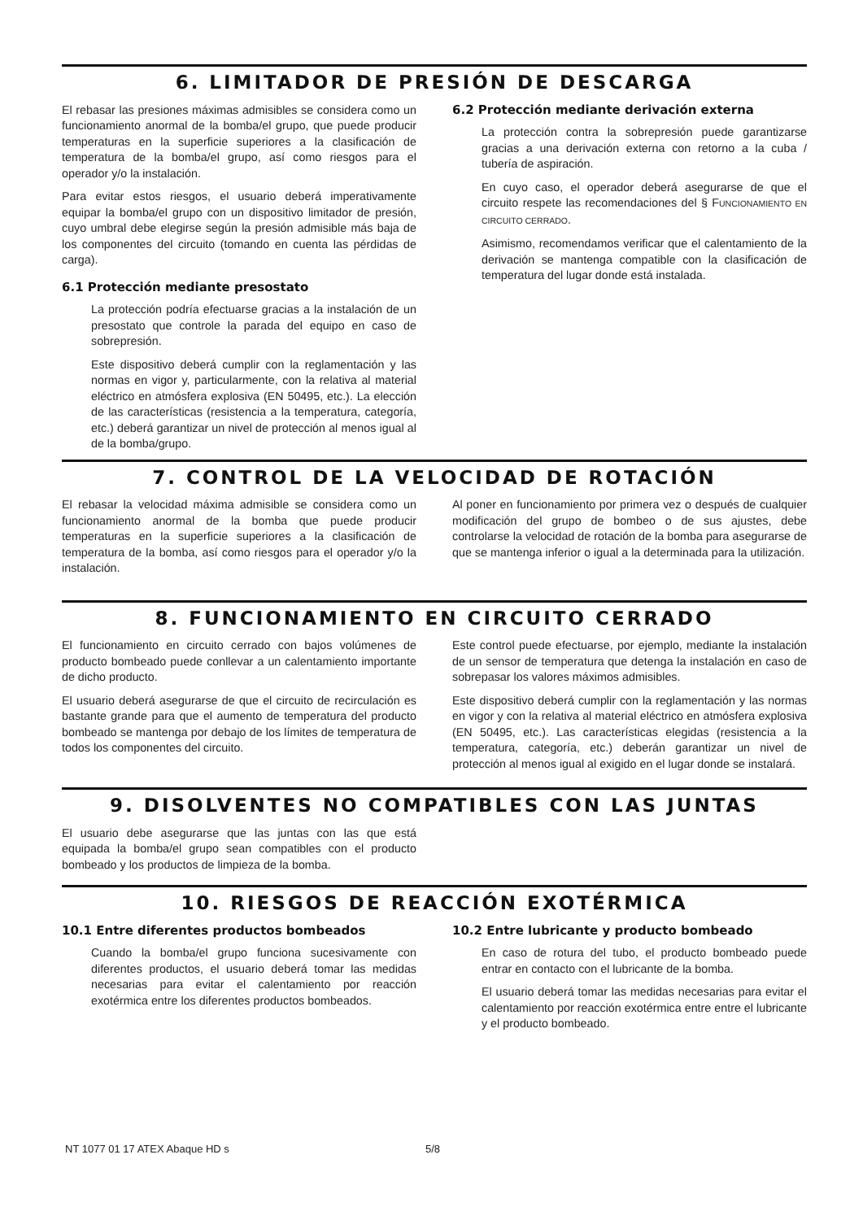6. LIMITADOR DE PRESIÓN DE DESCARGA
El rebasar las presiones máximas admisibles se considera como un funcionamiento anormal de la bomba/el grupo, que puede producir temperaturas en la superficie superiores a la clasificación de temperatura de la bomba/el grupo, así como riesgos para el operador y/o la instalación.
Para evitar estos riesgos, el usuario deberá imperativamente equipar la bomba/el grupo con un dispositivo limitador de presión, cuyo umbral debe elegirse según la presión admisible más baja de los componentes del circuito (tomando en cuenta las pérdidas de carga).
6.1 Protección mediante presostato
La protección podría efectuarse gracias a la instalación de un presostato que controle la parada del equipo en caso de sobrepresión.
Este dispositivo deberá cumplir con la reglamentación y las normas en vigor y, particularmente, con la relativa al material eléctrico en atmósfera explosiva (EN 50495, etc.). La elección de las características (resistencia a la temperatura, categoría, etc.) deberá garantizar un nivel de protección al menos igual al de la bomba/grupo.
6.2 Protección mediante derivación externa
La protección contra la sobrepresión puede garantizarse gracias a una derivación externa con retorno a la cuba / tubería de aspiración.
En cuyo caso, el operador deberá asegurarse de que el circuito respete las recomendaciones del § FUNCIONAMIENTO EN CIRCUITO CERRADO.
Asimismo, recomendamos verificar que el calentamiento de la derivación se mantenga compatible con la clasificación de temperatura del lugar donde está instalada.
7. CONTROL DE LA VELOCIDAD DE ROTACIÓN
El rebasar la velocidad máxima admisible se considera como un funcionamiento anormal de la bomba que puede producir temperaturas en la superficie superiores a la clasificación de temperatura de la bomba, así como riesgos para el operador y/o la instalación.
Al poner en funcionamiento por primera vez o después de cualquier modificación del grupo de bombeo o de sus ajustes, debe controlarse la velocidad de rotación de la bomba para asegurarse de que se mantenga inferior o igual a la determinada para la utilización.
8. FUNCIONAMIENTO EN CIRCUITO CERRADO
El funcionamiento en circuito cerrado con bajos volúmenes de producto bombeado puede conllevar a un calentamiento importante de dicho producto.
El usuario deberá asegurarse de que el circuito de recirculación es bastante grande para que el aumento de temperatura del producto bombeado se mantenga por debajo de los límites de temperatura de todos los componentes del circuito.
Este control puede efectuarse, por ejemplo, mediante la instalación de un sensor de temperatura que detenga la instalación en caso de sobrepasar los valores máximos admisibles.
Este dispositivo deberá cumplir con la reglamentación y las normas en vigor y con la relativa al material eléctrico en atmósfera explosiva (EN 50495, etc.). Las características elegidas (resistencia a la temperatura, categoría, etc.) deberán garantizar un nivel de protección al menos igual al exigido en el lugar donde se instalará.
9. DISOLVENTES NO COMPATIBLES CON LAS JUNTAS
El usuario debe asegurarse que las juntas con las que está equipada la bomba/el grupo sean compatibles con el producto bombeado y los productos de limpieza de la bomba.
10. RIESGOS DE REACCIÓN EXOTÉRMICA
10.1 Entre diferentes productos bombeados
Cuando la bomba/el grupo funciona sucesivamente con diferentes productos, el usuario deberá tomar las medidas necesarias para evitar el calentamiento por reacción exotérmica entre los diferentes productos bombeados.
10.2 Entre lubricante y producto bombeado
En caso de rotura del tubo, el producto bombeado puede entrar en contacto con el lubricante de la bomba.
El usuario deberá tomar las medidas necesarias para evitar el calentamiento por reacción exotérmica entre entre el lubricante y el producto bombeado.
NT 1077 01 17 ATEX Abaque HD s 5/8